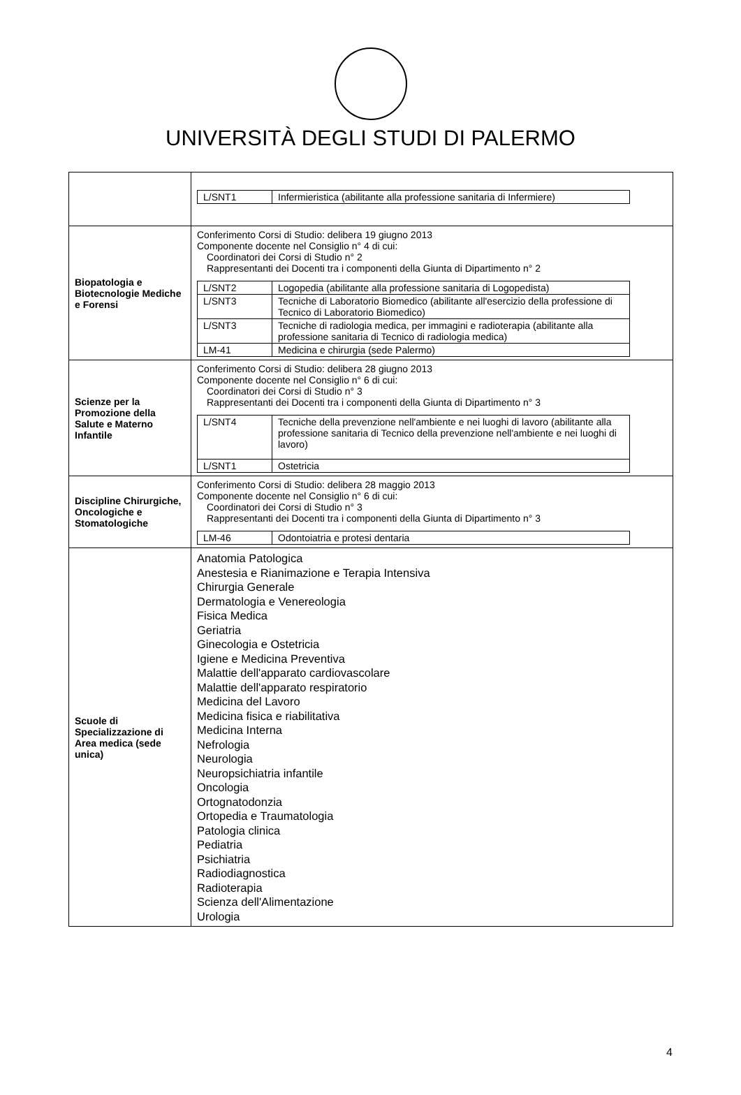UNIVERSITÀ DEGLI STUDI DI PALERMO
| | / L/SNT1 / Infermieristica (abilitante alla professione sanitaria di Infermiere) / |
| Biopatologia e Biotecnologie Mediche e Forensi | Conferimento Corsi di Studio: delibera 19 giugno 2013 Componente docente nel Consiglio n° 4 di cui: Coordinatori dei Corsi di Studio n° 2 Rappresentanti dei Docenti tra i componenti della Giunta di Dipartimento n° 2 / L/SNT2 / Logopedia (abilitante alla professione sanitaria di Logopedista) / / L/SNT3 / Tecniche di Laboratorio Biomedico (abilitante all'esercizio della professione di Tecnico di Laboratorio Biomedico) / / L/SNT3 / Tecniche di radiologia medica, per immagini e radioterapia (abilitante alla professione sanitaria di Tecnico di radiologia medica) / / LM-41 / Medicina e chirurgia (sede Palermo) / |
| Scienze per la Promozione della Salute e Materno Infantile | Conferimento Corsi di Studio: delibera 28 giugno 2013 Componente docente nel Consiglio n° 6 di cui: Coordinatori dei Corsi di Studio n° 3 Rappresentanti dei Docenti tra i componenti della Giunta di Dipartimento n° 3 / L/SNT4 / Tecniche della prevenzione nell'ambiente e nei luoghi di lavoro (abilitante alla professione sanitaria di Tecnico della prevenzione nell'ambiente e nei luoghi di lavoro) / / L/SNT1 / Ostetricia / |
| Discipline Chirurgiche, Oncologiche e Stomatologiche | Conferimento Corsi di Studio: delibera 28 maggio 2013 Componente docente nel Consiglio n° 6 di cui: Coordinatori dei Corsi di Studio n° 3 Rappresentanti dei Docenti tra i componenti della Giunta di Dipartimento n° 3 / LM-46 / Odontoiatria e protesi dentaria / |
| Scuole di Specializzazione di Area medica (sede unica) | Anatomia Patologica Anestesia e Rianimazione e Terapia Intensiva Chirurgia Generale Dermatologia e Venereologia Fisica Medica Geriatria Ginecologia e Ostetricia Igiene e Medicina Preventiva Malattie dell'apparato cardiovascolare Malattie dell'apparato respiratorio Medicina del Lavoro Medicina fisica e riabilitativa Medicina Interna Nefrologia Neurologia Neuropsichiatria infantile Oncologia Ortognatodonzia Ortopedia e Traumatologia Patologia clinica Pediatria Psichiatria Radiodiagnostica Radioterapia Scienza dell'Alimentazione Urologia |
4